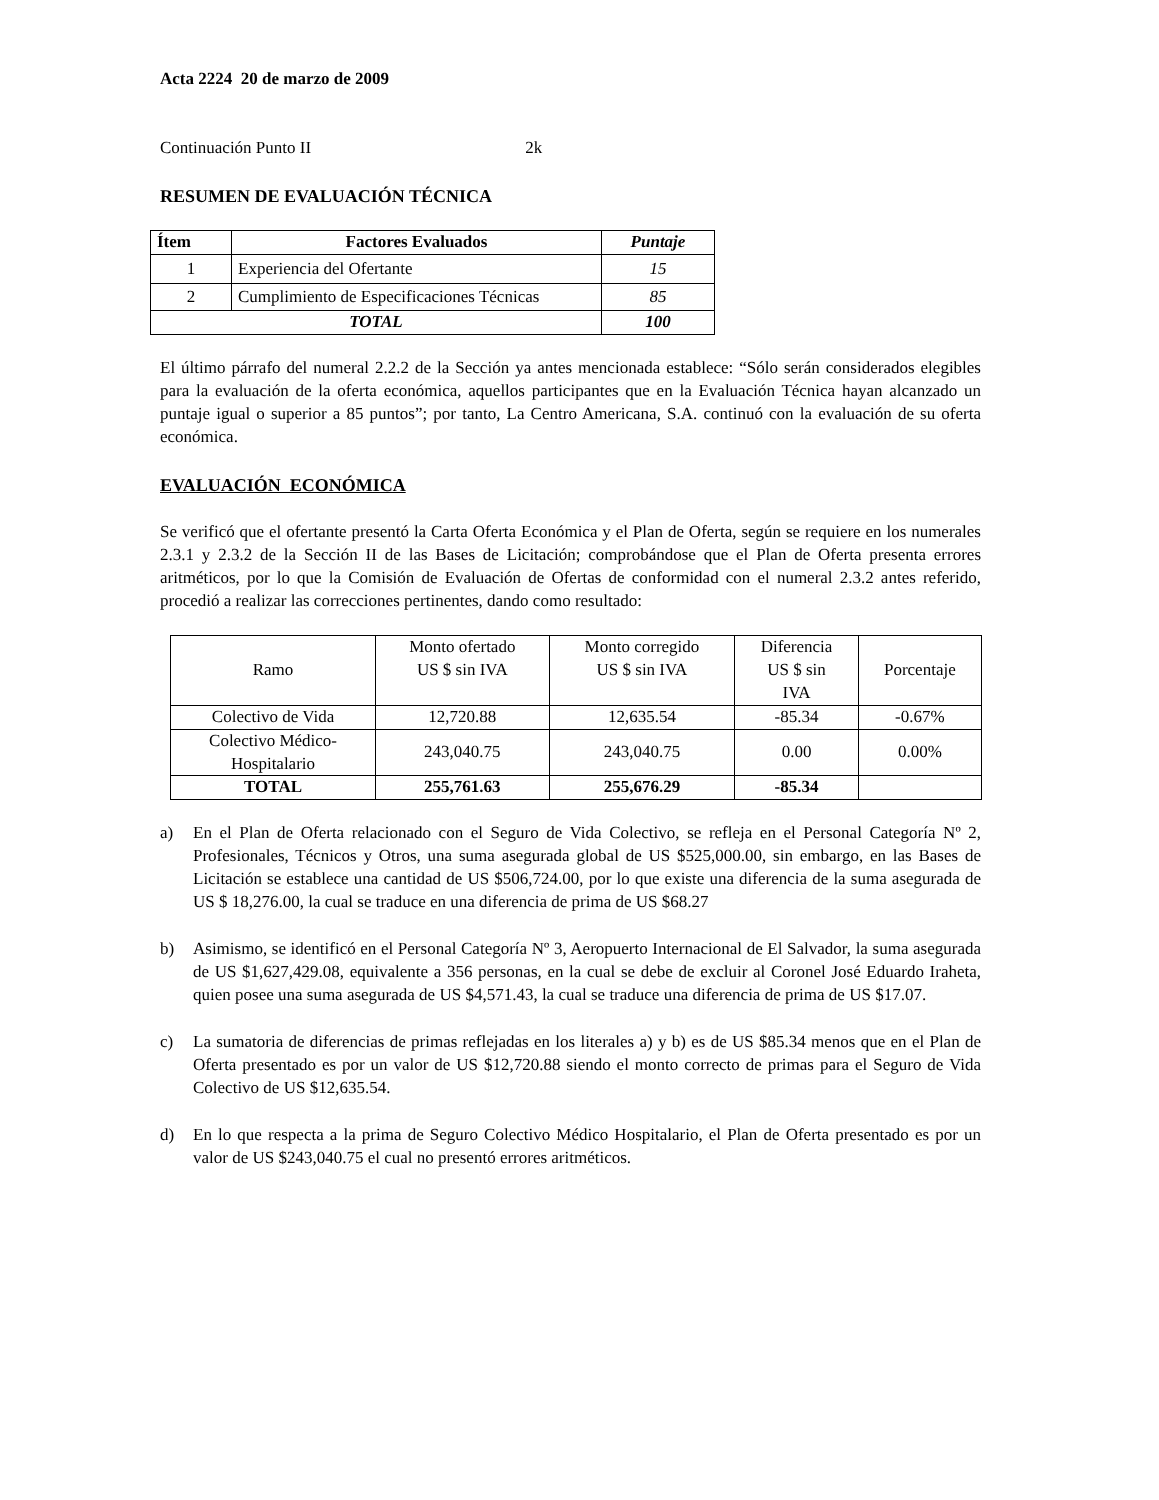Acta 2224 20 de marzo de 2009
Continuación Punto II 2k
RESUMEN DE EVALUACIÓN TÉCNICA
| Ítem | Factores Evaluados | Puntaje |
| --- | --- | --- |
| 1 | Experiencia del Ofertante | 15 |
| 2 | Cumplimiento de Especificaciones Técnicas | 85 |
| TOTAL | | 100 |
El último párrafo del numeral 2.2.2 de la Sección ya antes mencionada establece: “Sólo serán considerados elegibles para la evaluación de la oferta económica, aquellos participantes que en la Evaluación Técnica hayan alcanzado un puntaje igual o superior a 85 puntos”; por tanto, La Centro Americana, S.A. continuó con la evaluación de su oferta económica.
EVALUACIÓN ECONÓMICA
Se verificó que el ofertante presentó la Carta Oferta Económica y el Plan de Oferta, según se requiere en los numerales 2.3.1 y 2.3.2 de la Sección II de las Bases de Licitación; comprobándose que el Plan de Oferta presenta errores aritméticos, por lo que la Comisión de Evaluación de Ofertas de conformidad con el numeral 2.3.2 antes referido, procedió a realizar las correcciones pertinentes, dando como resultado:
| Ramo | Monto ofertado US $ sin IVA | Monto corregido US $ sin IVA | Diferencia US $ sin IVA | Porcentaje |
| Colectivo de Vida | 12,720.88 | 12,635.54 | -85.34 | -0.67% |
| Colectivo Médico- Hospitalario | 243,040.75 | 243,040.75 | 0.00 | 0.00% |
| TOTAL | 255,761.63 | 255,676.29 | -85.34 | |
a) En el Plan de Oferta relacionado con el Seguro de Vida Colectivo, se refleja en el Personal Categoría Nº 2, Profesionales, Técnicos y Otros, una suma asegurada global de US $525,000.00, sin embargo, en las Bases de Licitación se establece una cantidad de US $506,724.00, por lo que existe una diferencia de la suma asegurada de US $ 18,276.00, la cual se traduce en una diferencia de prima de US $68.27
b) Asimismo, se identificó en el Personal Categoría Nº 3, Aeropuerto Internacional de El Salvador, la suma asegurada de US $1,627,429.08, equivalente a 356 personas, en la cual se debe de excluir al Coronel José Eduardo Iraheta, quien posee una suma asegurada de US $4,571.43, la cual se traduce una diferencia de prima de US $17.07.
c) La sumatoria de diferencias de primas reflejadas en los literales a) y b) es de US $85.34 menos que en el Plan de Oferta presentado es por un valor de US $12,720.88 siendo el monto correcto de primas para el Seguro de Vida Colectivo de US $12,635.54.
d) En lo que respecta a la prima de Seguro Colectivo Médico Hospitalario, el Plan de Oferta presentado es por un valor de US $243,040.75 el cual no presentó errores aritméticos.